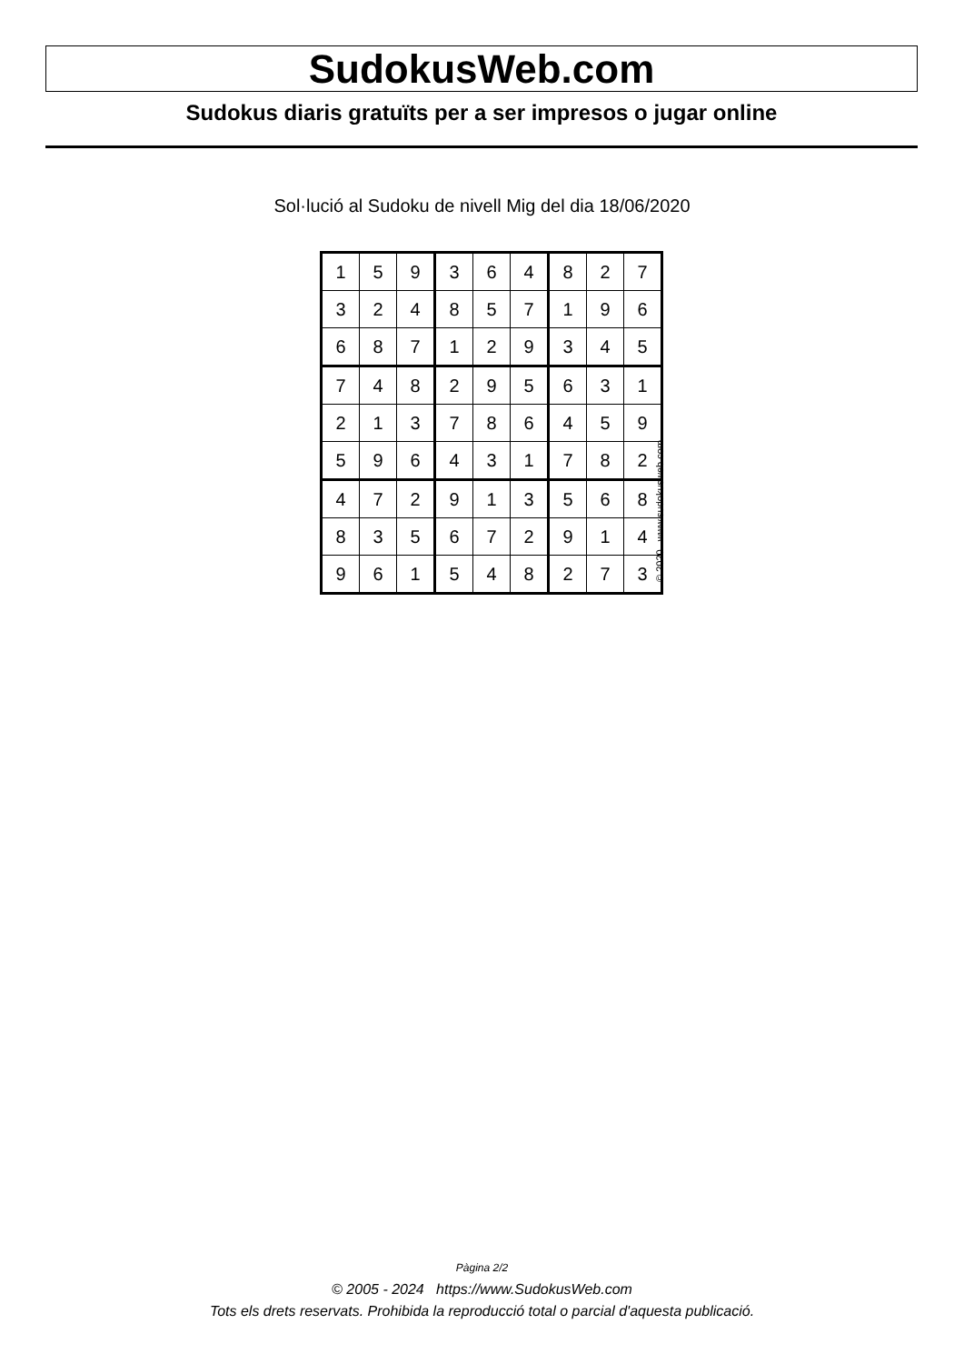SudokusWeb.com
Sudokus diaris gratuïts per a ser impresos o jugar online
Sol·lució al Sudoku de nivell Mig del dia 18/06/2020
| 1 | 5 | 9 | 3 | 6 | 4 | 8 | 2 | 7 |
| 3 | 2 | 4 | 8 | 5 | 7 | 1 | 9 | 6 |
| 6 | 8 | 7 | 1 | 2 | 9 | 3 | 4 | 5 |
| 7 | 4 | 8 | 2 | 9 | 5 | 6 | 3 | 1 |
| 2 | 1 | 3 | 7 | 8 | 6 | 4 | 5 | 9 |
| 5 | 9 | 6 | 4 | 3 | 1 | 7 | 8 | 2 |
| 4 | 7 | 2 | 9 | 1 | 3 | 5 | 6 | 8 |
| 8 | 3 | 5 | 6 | 7 | 2 | 9 | 1 | 4 |
| 9 | 6 | 1 | 5 | 4 | 8 | 2 | 7 | 3 |
© 2020 www.sudokusweb.com
Pàgina 2/2
© 2005 - 2024 https://www.SudokusWeb.com
Tots els drets reservats. Prohibida la reproducció total o parcial d'aquesta publicació.